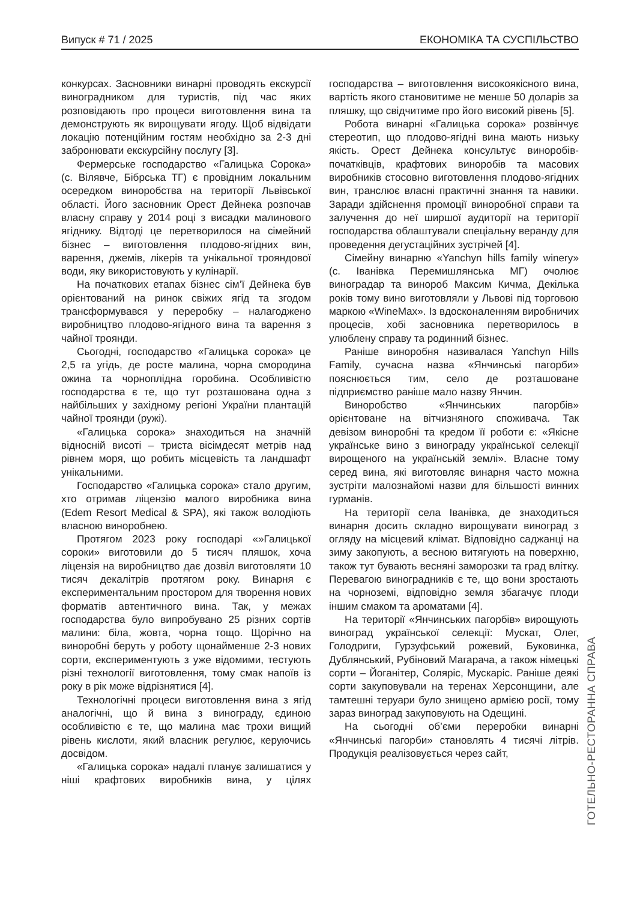Випуск # 71 / 2025 ЕКОНОМІКА ТА СУСПІЛЬСТВО
конкурсах. Засновники винарні проводять екскурсії виноградником для туристів, під час яких розповідають про процеси виготовлення вина та демонструють як вирощувати ягоду. Щоб відвідати локацію потенційним гостям необхідно за 2-3 дні забронювати екскурсійну послугу [3].
Фермерське господарство «Галицька Сорока» (с. Вілявче, Бібрська ТГ) є провідним локальним осередком виноробства на території Львівської області. Його засновник Орест Дейнека розпочав власну справу у 2014 році з висадки малинового ягіднику. Відтоді це перетворилося на сімейний бізнес – виготовлення плодово-ягідних вин, варення, джемів, лікерів та унікальної трояндової води, яку використовують у кулінарії.
На початкових етапах бізнес сім’ї Дейнека був орієнтований на ринок свіжих ягід та згодом трансформувався у переробку – налагоджено виробництво плодово-ягідного вина та варення з чайної троянди.
Сьогодні, господарство «Галицька сорока» це 2,5 га угідь, де росте малина, чорна смородина ожина та чорноплідна горобина. Особливістю господарства є те, що тут розташована одна з найбільших у західному регіоні України плантацій чайної троянди (ружі).
«Галицька сорока» знаходиться на значній відносній висоті – триста вісімдесят метрів над рівнем моря, що робить місцевість та ландшафт унікальними.
Господарство «Галицька сорока» стало другим, хто отримав ліцензію малого виробника вина (Edem Resort Medical & SPA), які також володіють власною виноробнею.
Протягом 2023 року господарі «»Галицької сороки» виготовили до 5 тисяч пляшок, хоча ліцензія на виробництво дає дозвіл виготовляти 10 тисяч декалітрів протягом року. Винарня є експериментальним простором для творення нових форматів автентичного вина. Так, у межах господарства було випробувано 25 різних сортів малини: біла, жовта, чорна тощо. Щорічно на виноробні беруть у роботу щонайменше 2-3 нових сорти, експериментують з уже відомими, тестують різні технології виготовлення, тому смак напоїв із року в рік може відрізнятися [4].
Технологічні процеси виготовлення вина з ягід аналогічні, що й вина з винограду, єдиною особливістю є те, що малина має трохи вищий рівень кислоти, який власник регулює, керуючись досвідом.
«Галицька сорока» надалі планує залишатися у ніші крафтових виробників вина, у цілях господарства – виготовлення високоякісного вина, вартість якого становитиме не менше 50 доларів за пляшку, що свідчитиме про його високий рівень [5].
Робота винарні «Галицька сорока» розвінчує стереотип, що плодово-ягідні вина мають низьку якість. Орест Дейнека консультує виноробів-початківців, крафтових виноробів та масових виробників стосовно виготовлення плодово-ягідних вин, транслює власні практичні знання та навики. Заради здійснення промоції виноробної справи та залучення до неї ширшої аудиторії на території господарства облаштували спеціальну веранду для проведення дегустаційних зустрічей [4].
Сімейну винарню «Yanchyn hills family winery» (с. Іванівка Перемишлянська МГ) очолює виноградар та винороб Максим Кичма, Декілька років тому вино виготовляли у Львові під торговою маркою «WineMax». Із вдосконаленням виробничих процесів, хобі засновника перетворилось в улюблену справу та родинний бізнес.
Раніше виноробня називалася Yanchyn Hills Family, сучасна назва «Янчинські пагорби» пояснюється тим, село де розташоване підприємство раніше мало назву Янчин.
Виноробство «Янчинських пагорбів» орієнтоване на вітчизняного споживача. Так девізом виноробні та кредом її роботи є: «Якісне українське вино з винограду української селекції вирощеного на українській землі». Власне тому серед вина, які виготовляє винарня часто можна зустріти малознайомі назви для більшості винних гурманів.
На території села Іванівка, де знаходиться винарня досить складно вирощувати виноград з огляду на місцевий клімат. Відповідно саджанці на зиму закопують, а весною витягують на поверхню, також тут бувають весняні заморозки та град влітку. Перевагою виноградників є те, що вони зростають на чорноземі, відповідно земля збагачує плоди іншим смаком та ароматами [4].
На території «Янчинських пагорбів» вирощують виноград української селекції: Мускат, Олег, Голодриги, Гурзуфський рожевий, Буковинка, Дублянський, Рубіновий Магарача, а також німецькі сорти – Йоганітер, Соляріс, Мускаріс. Раніше деякі сорти закуповували на теренах Херсонщини, але тамтешні теруари було знищено армією росії, тому зараз виноград закуповують на Одещині.
На сьогодні об’єми переробки винарні «Янчинські пагорби» становлять 4 тисячі літрів. Продукція реалізовується через сайт,
ГОТЕЛЬНО-РЕСТОРАННА СПРАВА